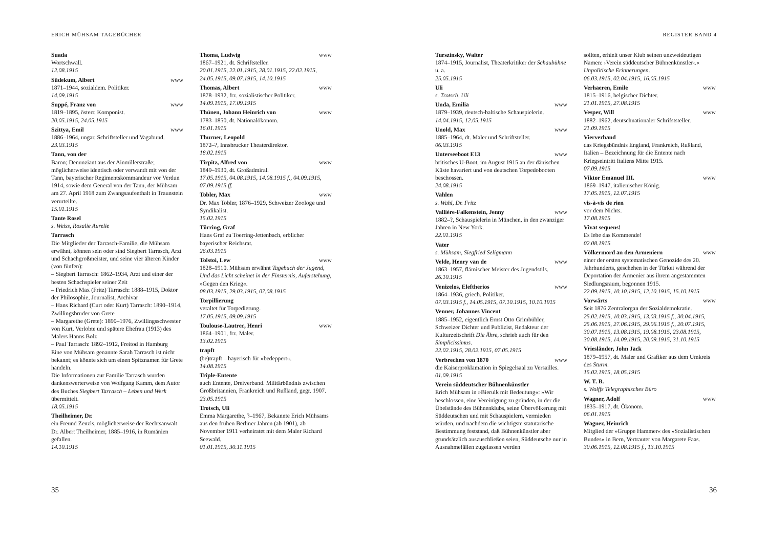ERICH MÜHSAM TAGEBÜCHER
Suada
Wortschwall.
12.08.1915
Südekum, Albert www
1871–1944, sozialdem. Politiker.
14.09.1915
Suppé, Franz von www
1819–1895, österr. Komponist.
20.05.1915, 24.05.1915
Szittya, Emil www
1886–1964, ungar. Schriftsteller und Vagabund.
23.03.1915
Tann, von der
Baron; Denunziant aus der Ainmillerstraße; möglicherweise identisch oder verwandt mit von der Tann, bayerischer Regimentskommandeur vor Verdun 1914, sowie dem General von der Tann, der Mühsam am 27. April 1918 zum Zwangsaufenthalt in Traunstein verurteilte.
15.01.1915
Tante Rosel
s. Weiss, Rosalie Aurelie
Tarrasch
Die Mitglieder der Tarrasch-Familie, die Mühsam erwähnt, können sein oder sind Siegbert Tarrasch, Arzt und Schachgroßmeister, und seine vier älteren Kinder (von fünfen):
– Siegbert Tarrasch: 1862–1934, Arzt und einer der besten Schachspieler seiner Zeit
– Friedrich Max (Fritz) Tarrasch: 1888–1915, Doktor der Philosophie, Journalist, Archivar
– Hans Richard (Curt oder Kurt) Tarrasch: 1890–1914, Zwillingsbruder von Grete
– Margarethe (Grete): 1890–1976, Zwillingsschwester von Kurt, Verlobte und spätere Ehefrau (1913) des Malers Hanns Bolz
– Paul Tarrasch: 1892–1912, Freitod in Hamburg
Eine von Mühsam genannte Sarah Tarrasch ist nicht bekannt; es könnte sich um einen Spitznamen für Grete handeln.
Die Informationen zur Familie Tarrasch wurden dankenswerterweise von Wolfgang Kamm, dem Autor des Buches Siegbert Tarrasch – Leben und Werk übermittelt.
18.05.1915
Theilheimer, Dr.
ein Freund Zenzls, möglicherweise der Rechtsanwalt Dr. Albert Theilheimer, 1885–1916, in Rumänien gefallen.
14.10.1915
Thoma, Ludwig www
1867–1921, dt. Schriftsteller.
20.01.1915, 22.01.1915, 28.01.1915, 22.02.1915, 24.05.1915, 09.07.1915, 14.10.1915
Thomas, Albert www
1878–1932, frz. sozialistischer Politiker.
14.09.1915, 17.09.1915
Thünen, Johann Heinrich von www
1783–1850, dt. Nationalökonom.
16.01.1915
Thurner, Leopold
1872–?, Innsbrucker Theaterdirektor.
18.02.1915
Tirpitz, Alfred von www
1849–1930, dt. Großadmiral.
17.05.1915, 04.08.1915, 14.08.1915 f., 04.09.1915, 07.09.1915 ff.
Tobler, Max www
Dr. Max Tobler, 1876–1929, Schweizer Zoologe und Syndikalist.
15.02.1915
Törring, Graf
Hans Graf zu Toerring-Jettenbach, erblicher bayerischer Reichsrat.
26.03.1915
Tolstoi, Lew www
1828–1910. Mühsam erwähnt Tagebuch der Jugend, Und das Licht scheinet in der Finsternis, Auferstehung, »Gegen den Krieg«.
08.03.1915, 29.03.1915, 07.08.1915
Torpillierung
veraltet für Torpedierung.
17.05.1915, 09.09.1915
Toulouse-Lautrec, Henri www
1864–1901, frz. Maler.
13.02.1915
trapft
(be)trapft – bayerisch für »bedeppert«.
14.08.1915
Triple-Entente
auch Entente, Dreiverband. Militärbündnis zwischen Großbritannien, Frankreich und Rußland, gegr. 1907.
23.05.1915
Trotsch, Uli
Emma Margarethe, ?–1967, Bekannte Erich Mühsams aus den frühen Berliner Jahren (ab 1901), ab November 1911 verheiratet mit dem Maler Richard Seewald.
01.01.1915, 30.11.1915
35
REGISTER BAND 4
Turszinsky, Walter
1874–1915, Journalist, Theaterkritiker der Schaubühne u. a.
25.05.1915
Uli
s. Trotsch, Uli
Unda, Emilia www
1879–1939, deutsch-baltische Schauspielerin.
14.04.1915, 12.05.1915
Unold, Max www
1885–1964, dt. Maler und Schriftsteller.
06.03.1915
Unterseeboot E13 www
britisches U-Boot, im August 1915 an der dänischen Küste havariert und von deutschen Torpedobooten beschossen.
24.08.1915
Vahlen
s. Wahl, Dr. Fritz
Vallière-Falkenstein, Jenny www
1882–?, Schauspielerin in München, in den zwanziger Jahren in New York.
22.01.1915
Vater
s. Mühsam, Siegfried Seligmann
Velde, Henry van de www
1863–1957, flämischer Meister des Jugendstils.
26.10.1915
Venizelos, Eleftherios www
1864–1936, griech. Politiker.
07.03.1915 f., 14.05.1915, 07.10.1915, 10.10.1915
Venner, Johannes Vincent
1885–1952, eigentlich Ernst Otto Grimbühler, Schweizer Dichter und Publizist, Redakteur der Kulturzeitschrift Die Ähre, schrieb auch für den Simplicissimus.
22.02.1915, 28.02.1915, 07.05.1915
Verbrechen von 1870 www
die Kaiserproklamation in Spiegelsaal zu Versailles.
01.09.1915
Verein süddeutscher Bühnenkünstler
Erich Mühsam in »Bierulk mit Bedeutung«: »Wir beschlossen, eine Vereinigung zu gründen, in der die Übelstände des Bühnenklubs, seine Übervölkerung mit Süddeutschen und mit Schauspielern, vermieden würden, und nachdem die wichtigste statutarische Bestimmung feststand, daß Bühnenkünstler aber grundsätzlich auszuschließen seien, Süddeutsche nur in Ausnahmefällen zugelassen werden
sollten, erhielt unser Klub seinen unzweideutigen Namen: ›Verein süddeutscher Bühnenkünstler‹.« Unpolitische Erinnerungen.
06.03.1915, 02.04.1915, 16.05.1915
Verhaeren, Emile www
1815–1916, belgischer Dichter.
21.01.1915, 27.08.1915
Vesper, Will www
1882–1962, deutschnationaler Schrifststeller.
21.09.1915
Vierverband
das Kriegsbündnis England, Frankreich, Rußland, Italien – Bezeichnung für die Entente nach Kriegseintritt Italiens Mitte 1915.
07.09.1915
Viktor Emanuel III. www
1869–1947, italienischer König.
17.05.1915, 12.07.1915
vis-à-vis de rien
vor dem Nichts.
17.08.1915
Vivat sequens!
Es lebe das Kommende!
02.08.1915
Völkermord an den Armeniern www
einer der ersten systematischen Genozide des 20. Jahrhunderts, geschehen in der Türkei während der Deportation der Armenier aus ihrem angestammten Siedlungsraum, begonnen 1915.
22.09.1915, 10.10.1915, 12.10.1915, 15.10.1915
Vorwärts www
Seit 1876 Zentralorgan der Sozialdemokratie.
25.02.1915, 10.03.1915, 13.03.1915 f., 30.04.1915, 25.06.1915, 27.06.1915, 29.06.1915 f., 20.07.1915, 30.07.1915, 13.08.1915, 19.08.1915, 23.08.1915, 30.08.1915, 14.09.1915, 20.09.1915, 31.10.1915
Vriesländer, John Jack
1879–1957, dt. Maler und Grafiker aus dem Umkreis des Sturm.
15.02.1915, 18.05.1915
W. T. B.
s. Wolffs Telegraphisches Büro
Wagner, Adolf www
1835–1917, dt. Ökonom.
06.01.1915
Wagner, Heinrich
Mitglied der »Gruppe Hammer« des »Sozialistischen Bundes« in Bern, Vertrauter von Margarete Faas.
30.06.1915, 12.08.1915 f., 13.10.1915
36